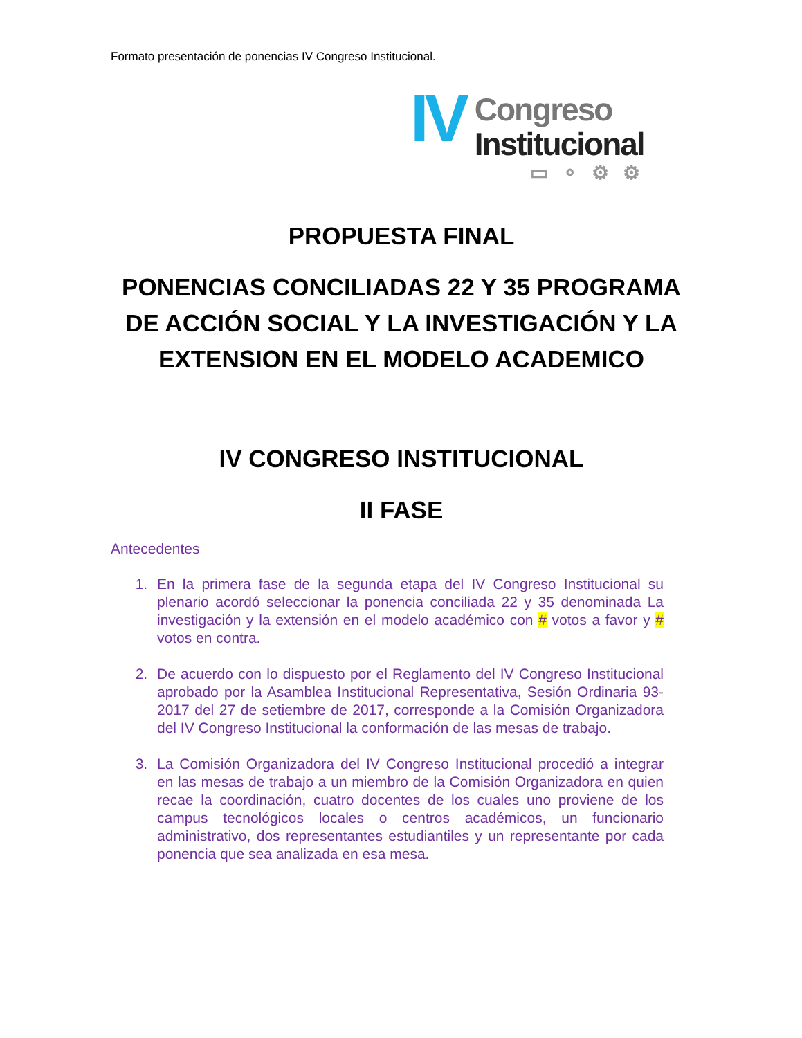Formato presentación de ponencias IV Congreso Institucional.
IV
Congreso
Institucional
▭ ⚬ ⚙ ⚙
PROPUESTA FINAL
PONENCIAS CONCILIADAS 22 Y 35 PROGRAMA DE ACCIÓN SOCIAL Y LA INVESTIGACIÓN Y LA EXTENSION EN EL MODELO ACADEMICO
IV CONGRESO INSTITUCIONAL
II FASE
Antecedentes
1. En la primera fase de la segunda etapa del IV Congreso Institucional su plenario acordó seleccionar la ponencia conciliada 22 y 35 denominada La investigación y la extensión en el modelo académico con # votos a favor y # votos en contra.
2. De acuerdo con lo dispuesto por el Reglamento del IV Congreso Institucional aprobado por la Asamblea Institucional Representativa, Sesión Ordinaria 93-2017 del 27 de setiembre de 2017, corresponde a la Comisión Organizadora del IV Congreso Institucional la conformación de las mesas de trabajo.
3. La Comisión Organizadora del IV Congreso Institucional procedió a integrar en las mesas de trabajo a un miembro de la Comisión Organizadora en quien recae la coordinación, cuatro docentes de los cuales uno proviene de los campus tecnológicos locales o centros académicos, un funcionario administrativo, dos representantes estudiantiles y un representante por cada ponencia que sea analizada en esa mesa.